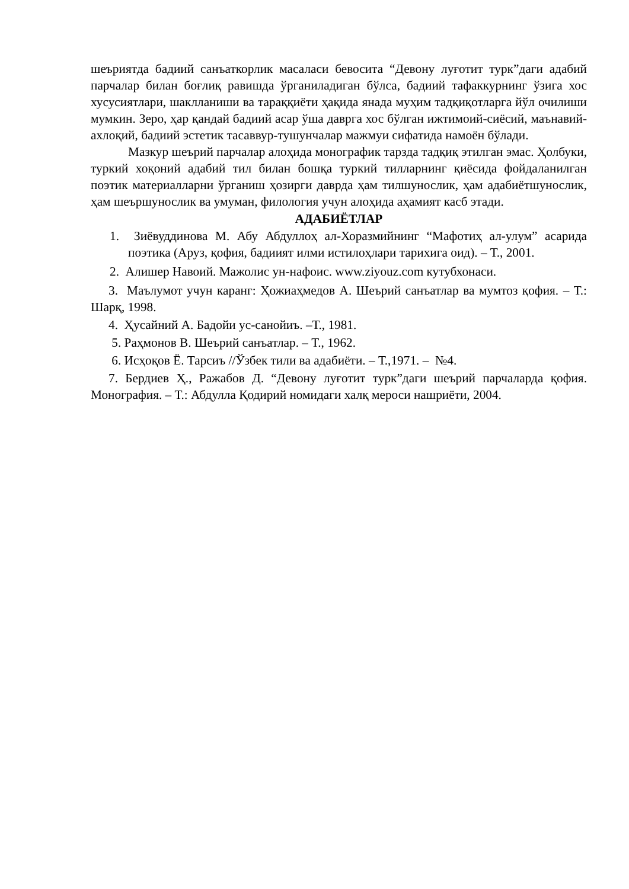шеъриятда бадиий санъаткорлик масаласи бевосита “Девону луғотит турк”даги адабий парчалар билан боғлиқ равишда ўрганиладиган бўлса, бадиий тафаккурнинг ўзига хос хусусиятлари, шаклланиши ва тараққиёти ҳақида янада муҳим тадқиқотларга йўл очилиши мумкин. Зеро, ҳар қандай бадиий асар ўша даврга хос бўлган ижтимоий-сиёсий, маънавий-ахлоқий, бадиий эстетик тасаввур-тушунчалар мажмуи сифатида намоён бўлади.
Мазкур шеърий парчалар алоҳида монографик тарзда тадқиқ этилган эмас. Ҳолбуки, туркий хоқоний адабий тил билан бошқа туркий тилларнинг қиёсида фойдаланилган поэтик материалларни ўрганиш ҳозирги даврда ҳам тилшунослик, ҳам адабиётшунослик, ҳам шеършунослик ва умуман, филология учун алоҳида аҳамият касб этади.
АДАБИЁТЛАР
1. Зиёвуддинова М. Абу Абдуллоҳ ал-Хоразмийнинг “Мафотиҳ ал-улум” асарида поэтика (Аруз, қофия, бадиият илми истилоҳлари тарихига оид). – Т., 2001.
2. Алишер Навоий. Мажолис ун-нафоис. www.ziyouz.com кутубхонаси.
3. Маълумот учун каранг: Ҳожиаҳмедов А. Шеърий санъатлар ва мумтоз қофия. – Т.: Шарқ, 1998.
4. Ҳусайний А. Бадойи ус-санойиъ. –Т., 1981.
5. Раҳмонов В. Шеърий санъатлар. – Т., 1962.
6. Исҳоқов Ё. Тарсиъ //Ўзбек тили ва адабиёти. – Т.,1971. – №4.
7. Бердиев Ҳ., Ражабов Д. “Девону луғотит турк”даги шеърий парчаларда қофия. Монография. – Т.: Абдулла Қодирий номидаги халқ мероси нашриёти, 2004.